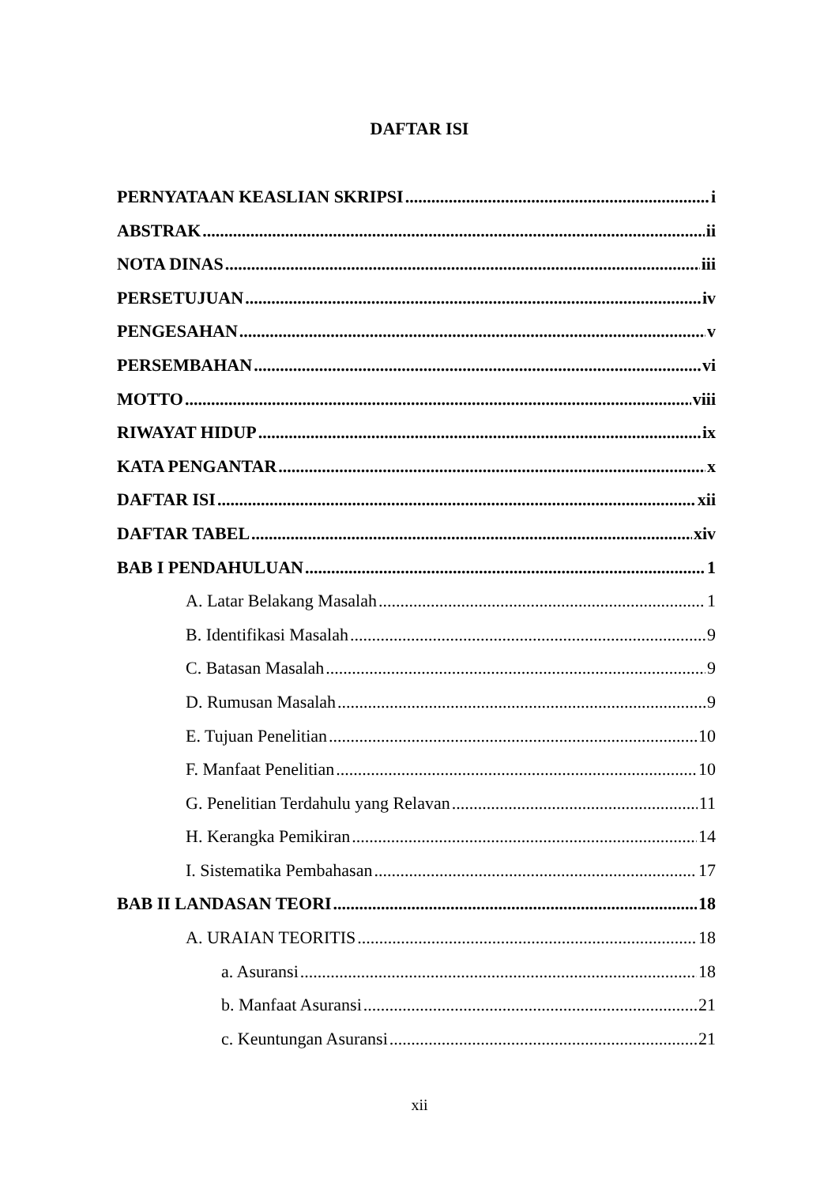DAFTAR ISI
PERNYATAAN KEASLIAN SKRIPSI i
ABSTRAK ii
NOTA DINAS iii
PERSETUJUAN iv
PENGESAHAN v
PERSEMBAHAN vi
MOTTO viii
RIWAYAT HIDUP ix
KATA PENGANTAR x
DAFTAR ISI xii
DAFTAR TABEL xiv
BAB I PENDAHULUAN 1
A. Latar Belakang Masalah 1
B. Identifikasi Masalah 9
C. Batasan Masalah 9
D. Rumusan Masalah 9
E. Tujuan Penelitian 10
F. Manfaat Penelitian 10
G. Penelitian Terdahulu yang Relavan 11
H. Kerangka Pemikiran 14
I. Sistematika Pembahasan 17
BAB II LANDASAN TEORI 18
A. URAIAN TEORITIS 18
a. Asuransi 18
b. Manfaat Asuransi 21
c. Keuntungan Asuransi 21
xii